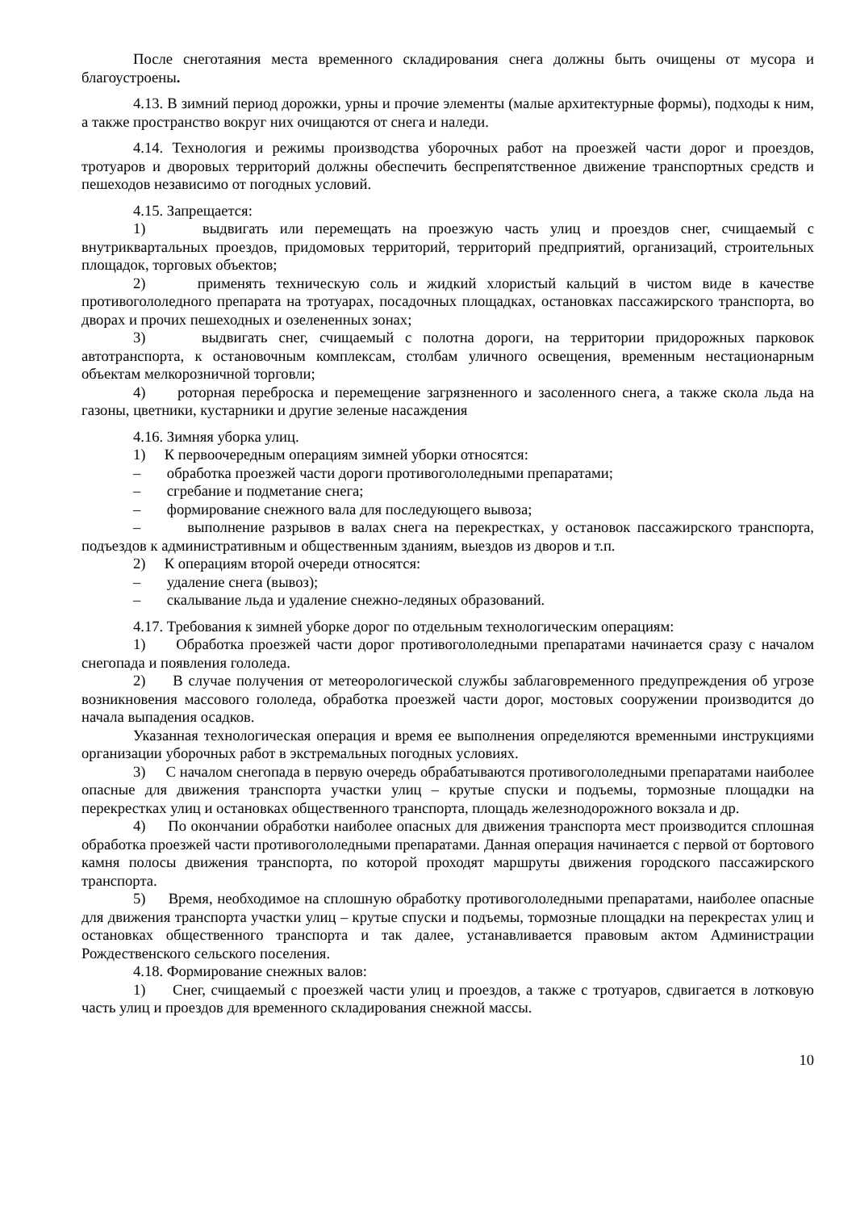После снеготаяния места временного складирования снега должны быть очищены от мусора и благоустроены.
4.13. В зимний период дорожки, урны и прочие элементы (малые архитектурные формы), подходы к ним, а также пространство вокруг них очищаются от снега и наледи.
4.14. Технология и режимы производства уборочных работ на проезжей части дорог и проездов, тротуаров и дворовых территорий должны обеспечить беспрепятственное движение транспортных средств и пешеходов независимо от погодных условий.
4.15. Запрещается:
1) выдвигать или перемещать на проезжую часть улиц и проездов снег, счищаемый с внутриквартальных проездов, придомовых территорий, территорий предприятий, организаций, строительных площадок, торговых объектов;
2) применять техническую соль и жидкий хлористый кальций в чистом виде в качестве противогололедного препарата на тротуарах, посадочных площадках, остановках пассажирского транспорта, во дворах и прочих пешеходных и озелененных зонах;
3) выдвигать снег, счищаемый с полотна дороги, на территории придорожных парковок автотранспорта, к остановочным комплексам, столбам уличного освещения, временным нестационарным объектам мелкорозничной торговли;
4) роторная переброска и перемещение загрязненного и засоленного снега, а также скола льда на газоны, цветники, кустарники и другие зеленые насаждения
4.16. Зимняя уборка улиц.
1) К первоочередным операциям зимней уборки относятся:
– обработка проезжей части дороги противогололедными препаратами;
– сгребание и подметание снега;
– формирование снежного вала для последующего вывоза;
– выполнение разрывов в валах снега на перекрестках, у остановок пассажирского транспорта, подъездов к административным и общественным зданиям, выездов из дворов и т.п.
2) К операциям второй очереди относятся:
– удаление снега (вывоз);
– скалывание льда и удаление снежно-ледяных образований.
4.17. Требования к зимней уборке дорог по отдельным технологическим операциям:
1) Обработка проезжей части дорог противогололедными препаратами начинается сразу с началом снегопада и появления гололеда.
2) В случае получения от метеорологической службы заблаговременного предупреждения об угрозе возникновения массового гололеда, обработка проезжей части дорог, мостовых сооружении производится до начала выпадения осадков.
Указанная технологическая операция и время ее выполнения определяются временными инструкциями организации уборочных работ в экстремальных погодных условиях.
3) С началом снегопада в первую очередь обрабатываются противогололедными препаратами наиболее опасные для движения транспорта участки улиц – крутые спуски и подъемы, тормозные площадки на перекрестках улиц и остановках общественного транспорта, площадь железнодорожного вокзала и др.
4) По окончании обработки наиболее опасных для движения транспорта мест производится сплошная обработка проезжей части противогололедными препаратами. Данная операция начинается с первой от бортового камня полосы движения транспорта, по которой проходят маршруты движения городского пассажирского транспорта.
5) Время, необходимое на сплошную обработку противогололедными препаратами, наиболее опасные для движения транспорта участки улиц – крутые спуски и подъемы, тормозные площадки на перекрестах улиц и остановках общественного транспорта и так далее, устанавливается правовым актом Администрации Рождественского сельского поселения.
4.18. Формирование снежных валов:
1) Снег, счищаемый с проезжей части улиц и проездов, а также с тротуаров, сдвигается в лотковую часть улиц и проездов для временного складирования снежной массы.
10